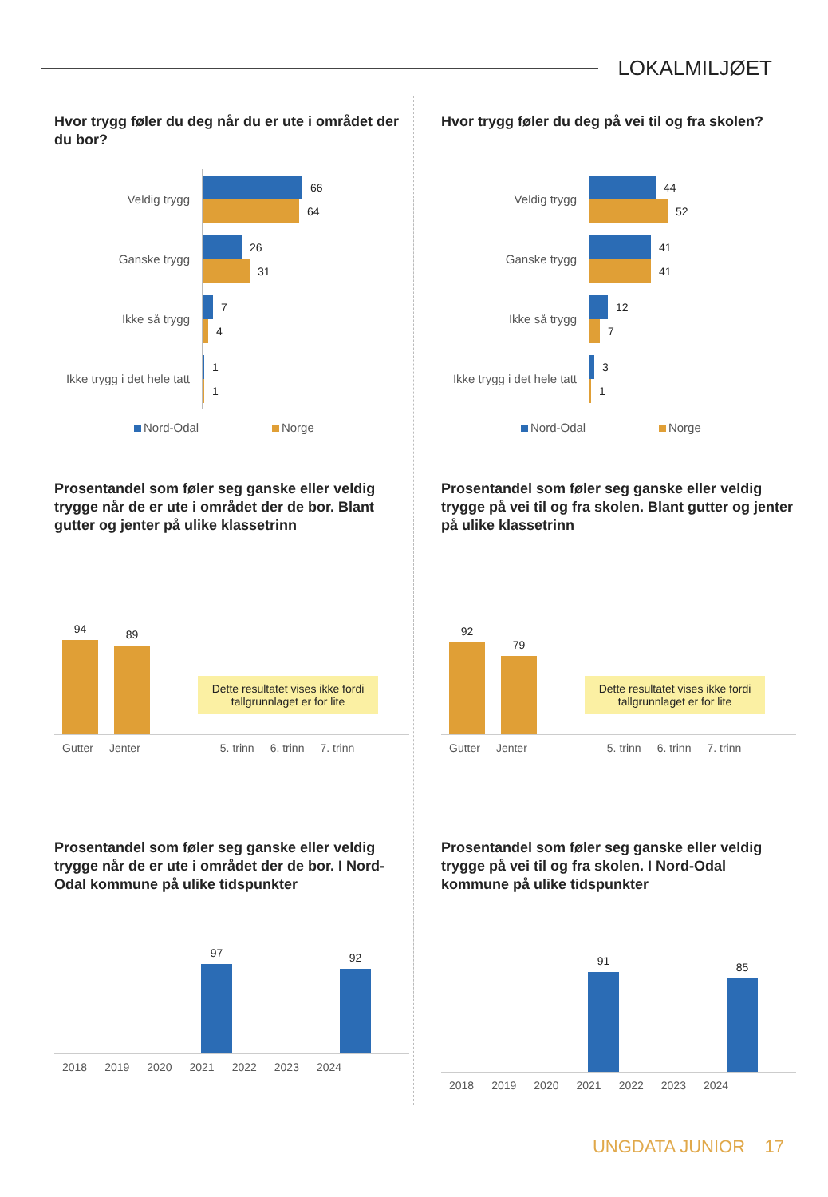LOKALMILJØET
Hvor trygg føler du deg når du er ute i området der du bor?
Veldig trygg
66
64
Ganske trygg
26
31
Ikke så trygg
7
4
Ikke trygg i det hele tatt
1
1
Nord-Odal Norge
Hvor trygg føler du deg på vei til og fra skolen?
Veldig trygg
44
52
Ganske trygg
41
41
Ikke så trygg
12
7
Ikke trygg i det hele tatt
3
1
Nord-Odal Norge
Prosentandel som føler seg ganske eller veldig trygge når de er ute i området der de bor. Blant gutter og jenter på ulike klassetrinn
94
89
Dette resultatet vises ikke fordi tallgrunnlaget er for lite
Gutter Jenter 5. trinn 6. trinn 7. trinn
Prosentandel som føler seg ganske eller veldig trygge på vei til og fra skolen. Blant gutter og jenter på ulike klassetrinn
92
79
Dette resultatet vises ikke fordi tallgrunnlaget er for lite
Gutter Jenter 5. trinn 6. trinn 7. trinn
Prosentandel som føler seg ganske eller veldig trygge når de er ute i området der de bor. I Nord-Odal kommune på ulike tidspunkter
97
92
2018 2019 2020 2021 2022 2023 2024
Prosentandel som føler seg ganske eller veldig trygge på vei til og fra skolen. I Nord-Odal kommune på ulike tidspunkter
91
85
2018 2019 2020 2021 2022 2023 2024
UNGDATA JUNIOR 17